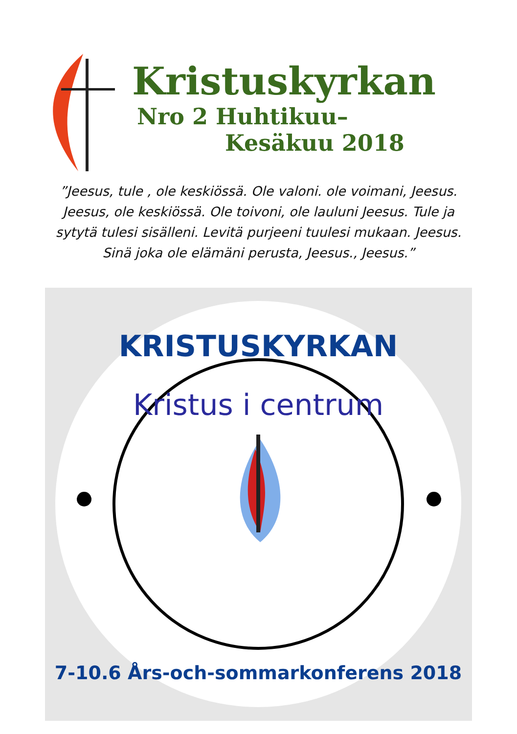Kristuskyrkan
Nro 2 Huhtikuu–
Kesäkuu 2018
”Jeesus, tule , ole keskiössä. Ole valoni. ole voimani, Jeesus. Jeesus, ole keskiössä. Ole toivoni, ole lauluni Jeesus. Tule ja sytytä tulesi sisälleni. Levitä purjeeni tuulesi mukaan. Jeesus. Sinä joka ole elämäni perusta, Jeesus., Jeesus.”
KRISTUSKYRKAN
Kristus i centrum
7-10.6 Års-och-sommarkonferens 2018